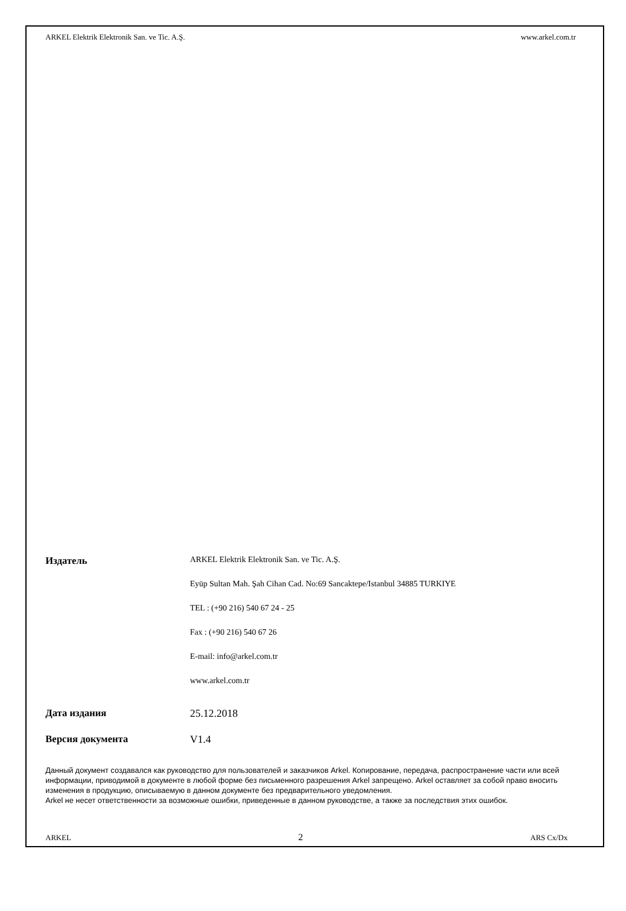ARKEL Elektrik Elektronik San. ve Tic. A.Ş. www.arkel.com.tr
Издатель
ARKEL Elektrik Elektronik San. ve Tic. A.Ş.
Eyüp Sultan Mah. Şah Cihan Cad. No:69 Sancaktepe/Istanbul 34885 TURKIYE
TEL : (+90 216) 540 67 24 - 25
Fax : (+90 216) 540 67 26
E-mail: info@arkel.com.tr
www.arkel.com.tr
Дата издания 25.12.2018
Версия документа V1.4
Данный документ создавался как руководство для пользователей и заказчиков Arkel. Копирование, передача, распространение части или всей информации, приводимой в документе в любой форме без письменного разрешения Arkel запрещено. Arkel оставляет за собой право вносить изменения в продукцию, описываемую в данном документе без предварительного уведомления.
Arkel не несет ответственности за возможные ошибки, приведенные в данном руководстве, а также за последствия этих ошибок.
ARKEL 2 ARS Cx/Dx